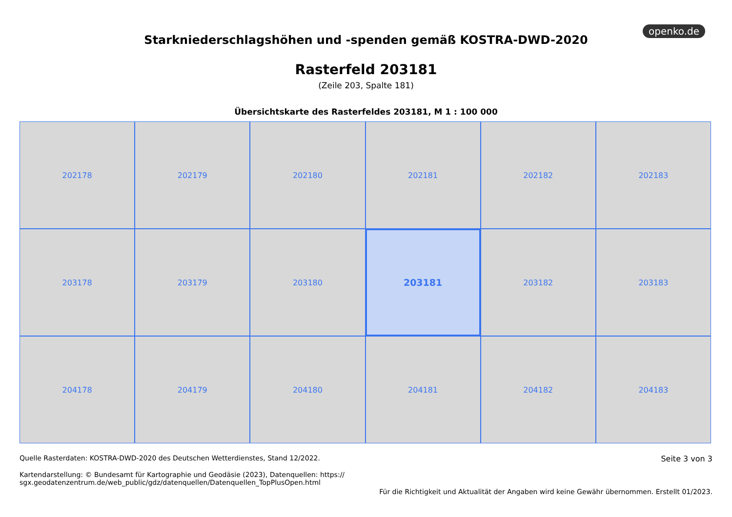openko.de
Starkniederschlagshöhen und -spenden gemäß KOSTRA-DWD-2020
Rasterfeld 203181
(Zeile 203, Spalte 181)
Übersichtskarte des Rasterfeldes 203181, M 1 : 100 000
202178
202179
202180
202181
202182
202183
203178
203179
203180
203181
203182
203183
204178
204179
204180
204181
204182
204183
Quelle Rasterdaten: KOSTRA-DWD-2020 des Deutschen Wetterdienstes, Stand 12/2022.
Kartendarstellung: © Bundesamt für Kartographie und Geodäsie (2023), Datenquellen: https://
sgx.geodatenzentrum.de/web_public/gdz/datenquellen/Datenquellen_TopPlusOpen.html
Seite 3 von 3
Für die Richtigkeit und Aktualität der Angaben wird keine Gewähr übernommen. Erstellt 01/2023.